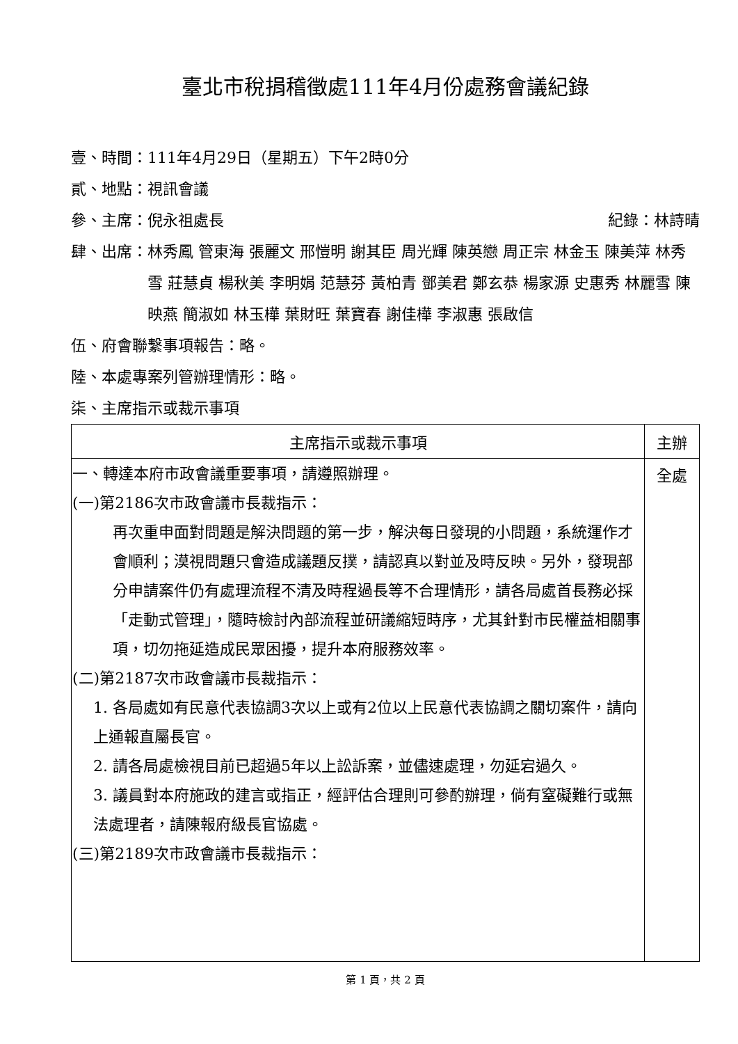臺北市稅捐稽徵處111年4月份處務會議紀錄
壹、時間：111年4月29日（星期五）下午2時0分
貳、地點：視訊會議
參、主席：倪永祖處長 紀錄：林詩晴
肆、出席： 林秀鳳 管東海 張麗文 邢愷明 謝其臣 周光輝 陳英戀 周正宗 林金玉 陳美萍 林秀雪 莊慧貞 楊秋美 李明娟 范慧芬 黃柏青 鄧美君 鄭玄恭 楊家源 史惠秀 林麗雪 陳映燕 簡淑如 林玉樺 葉財旺 葉寶春 謝佳樺 李淑惠 張啟信
伍、府會聯繫事項報告：略。
陸、本處專案列管辦理情形：略。
柒、主席指示或裁示事項
| 主席指示或裁示事項 | 主辦 |
| --- | --- |
| 一、轉達本府市政會議重要事項，請遵照辦理。 (一)第2186次市政會議市長裁指示： 再次重申面對問題是解決問題的第一步，解決每日發現的小問題，系統運作才會順利；漠視問題只會造成議題反撲，請認真以對並及時反映。另外，發現部分申請案件仍有處理流程不清及時程過長等不合理情形，請各局處首長務必採「走動式管理」，隨時檢討內部流程並研議縮短時序，尤其針對市民權益相關事項，切勿拖延造成民眾困擾，提升本府服務效率。 (二)第2187次市政會議市長裁指示： 1. 各局處如有民意代表協調3次以上或有2位以上民意代表協調之關切案件，請向上通報直屬長官。 2. 請各局處檢視目前已超過5年以上訟訴案，並儘速處理，勿延宕過久。 3. 議員對本府施政的建言或指正，經評估合理則可參酌辦理，倘有窒礙難行或無法處理者，請陳報府級長官協處。 (三)第2189次市政會議市長裁指示： | 全處 |
第 1 頁，共 2 頁